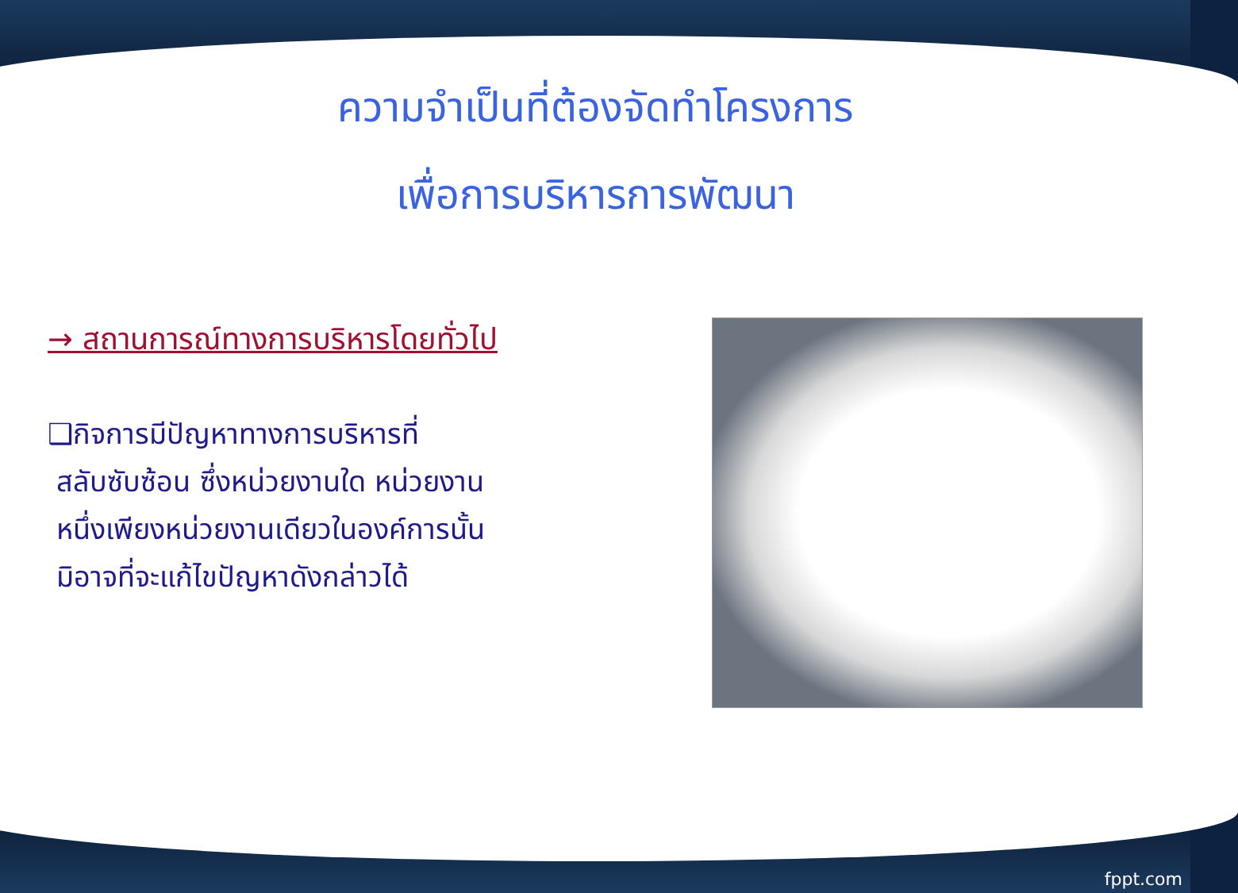ความจำเป็นที่ต้องจัดทำโครงการ
เพื่อการบริหารการพัฒนา
→ สถานการณ์ทางการบริหารโดยทั่วไป
❑กิจการมีปัญหาทางการบริหารที่
สลับซับซ้อน ซึ่งหน่วยงานใด หน่วยงาน
หนึ่งเพียงหน่วยงานเดียวในองค์การนั้น
มิอาจที่จะแก้ไขปัญหาดังกล่าวได้
fppt.com